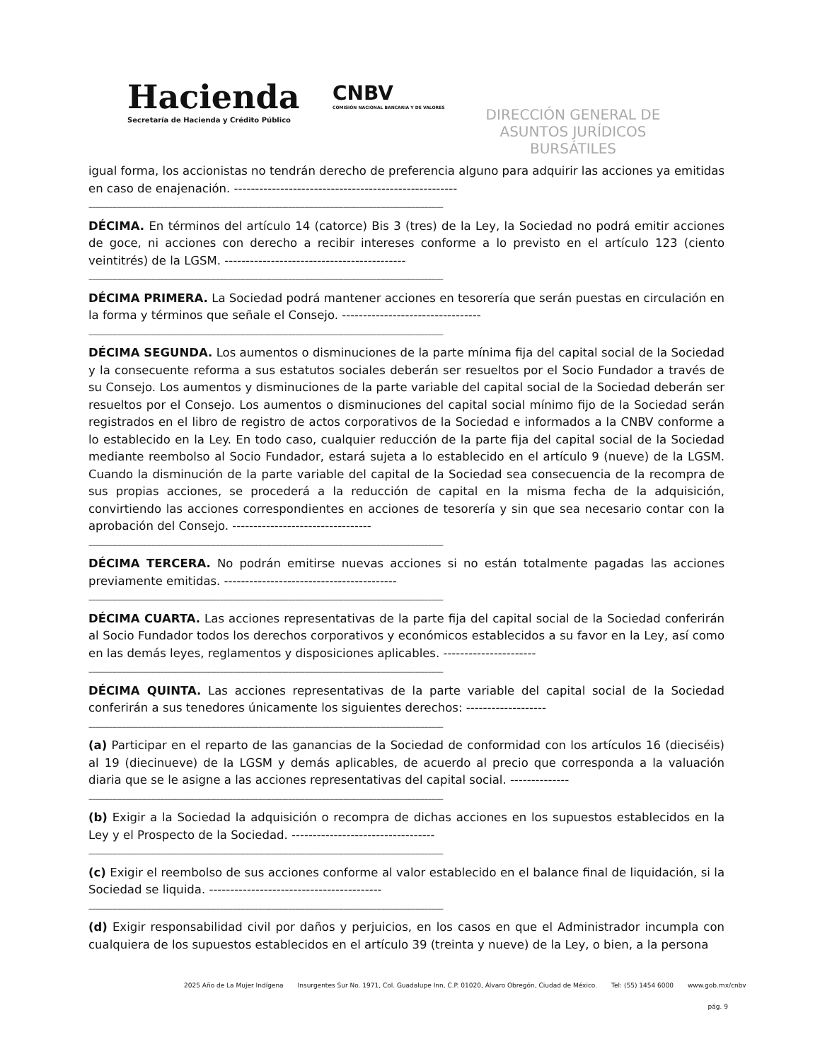Hacienda
Secretaría de Hacienda y Crédito Público
CNBV
COMISIÓN NACIONAL BANCARIA Y DE VALORES
DIRECCIÓN GENERAL DE ASUNTOS JURÍDICOS BURSÁTILES
igual forma, los accionistas no tendrán derecho de preferencia alguno para adquirir las acciones ya emitidas en caso de enajenación. -----------------------------------------------------
------------------------------------------------------------------------------------------------------------------------------------------------------------------------------------------------
DÉCIMA. En términos del artículo 14 (catorce) Bis 3 (tres) de la Ley, la Sociedad no podrá emitir acciones de goce, ni acciones con derecho a recibir intereses conforme a lo previsto en el artículo 123 (ciento veintitrés) de la LGSM. -------------------------------------------
------------------------------------------------------------------------------------------------------------------------------------------------------------------------------------------------
DÉCIMA PRIMERA. La Sociedad podrá mantener acciones en tesorería que serán puestas en circulación en la forma y términos que señale el Consejo. ---------------------------------
------------------------------------------------------------------------------------------------------------------------------------------------------------------------------------------------
DÉCIMA SEGUNDA. Los aumentos o disminuciones de la parte mínima fija del capital social de la Sociedad y la consecuente reforma a sus estatutos sociales deberán ser resueltos por el Socio Fundador a través de su Consejo. Los aumentos y disminuciones de la parte variable del capital social de la Sociedad deberán ser resueltos por el Consejo. Los aumentos o disminuciones del capital social mínimo fijo de la Sociedad serán registrados en el libro de registro de actos corporativos de la Sociedad e informados a la CNBV conforme a lo establecido en la Ley. En todo caso, cualquier reducción de la parte fija del capital social de la Sociedad mediante reembolso al Socio Fundador, estará sujeta a lo establecido en el artículo 9 (nueve) de la LGSM. Cuando la disminución de la parte variable del capital de la Sociedad sea consecuencia de la recompra de sus propias acciones, se procederá a la reducción de capital en la misma fecha de la adquisición, convirtiendo las acciones correspondientes en acciones de tesorería y sin que sea necesario contar con la aprobación del Consejo. ---------------------------------
------------------------------------------------------------------------------------------------------------------------------------------------------------------------------------------------
DÉCIMA TERCERA. No podrán emitirse nuevas acciones si no están totalmente pagadas las acciones previamente emitidas. -----------------------------------------
------------------------------------------------------------------------------------------------------------------------------------------------------------------------------------------------
DÉCIMA CUARTA. Las acciones representativas de la parte fija del capital social de la Sociedad conferirán al Socio Fundador todos los derechos corporativos y económicos establecidos a su favor en la Ley, así como en las demás leyes, reglamentos y disposiciones aplicables. ----------------------
------------------------------------------------------------------------------------------------------------------------------------------------------------------------------------------------
DÉCIMA QUINTA. Las acciones representativas de la parte variable del capital social de la Sociedad conferirán a sus tenedores únicamente los siguientes derechos: -------------------
------------------------------------------------------------------------------------------------------------------------------------------------------------------------------------------------
(a) Participar en el reparto de las ganancias de la Sociedad de conformidad con los artículos 16 (dieciséis) al 19 (diecinueve) de la LGSM y demás aplicables, de acuerdo al precio que corresponda a la valuación diaria que se le asigne a las acciones representativas del capital social. --------------
------------------------------------------------------------------------------------------------------------------------------------------------------------------------------------------------
(b) Exigir a la Sociedad la adquisición o recompra de dichas acciones en los supuestos establecidos en la Ley y el Prospecto de la Sociedad. ----------------------------------
------------------------------------------------------------------------------------------------------------------------------------------------------------------------------------------------
(c) Exigir el reembolso de sus acciones conforme al valor establecido en el balance final de liquidación, si la Sociedad se liquida. -----------------------------------------
------------------------------------------------------------------------------------------------------------------------------------------------------------------------------------------------
(d) Exigir responsabilidad civil por daños y perjuicios, en los casos en que el Administrador incumpla con cualquiera de los supuestos establecidos en el artículo 39 (treinta y nueve) de la Ley, o bien, a la persona
2025 Año de La Mujer Indígena Insurgentes Sur No. 1971, Col. Guadalupe Inn, C.P. 01020, Álvaro Obregón, Ciudad de México. Tel: (55) 1454 6000 www.gob.mx/cnbv
pág. 9